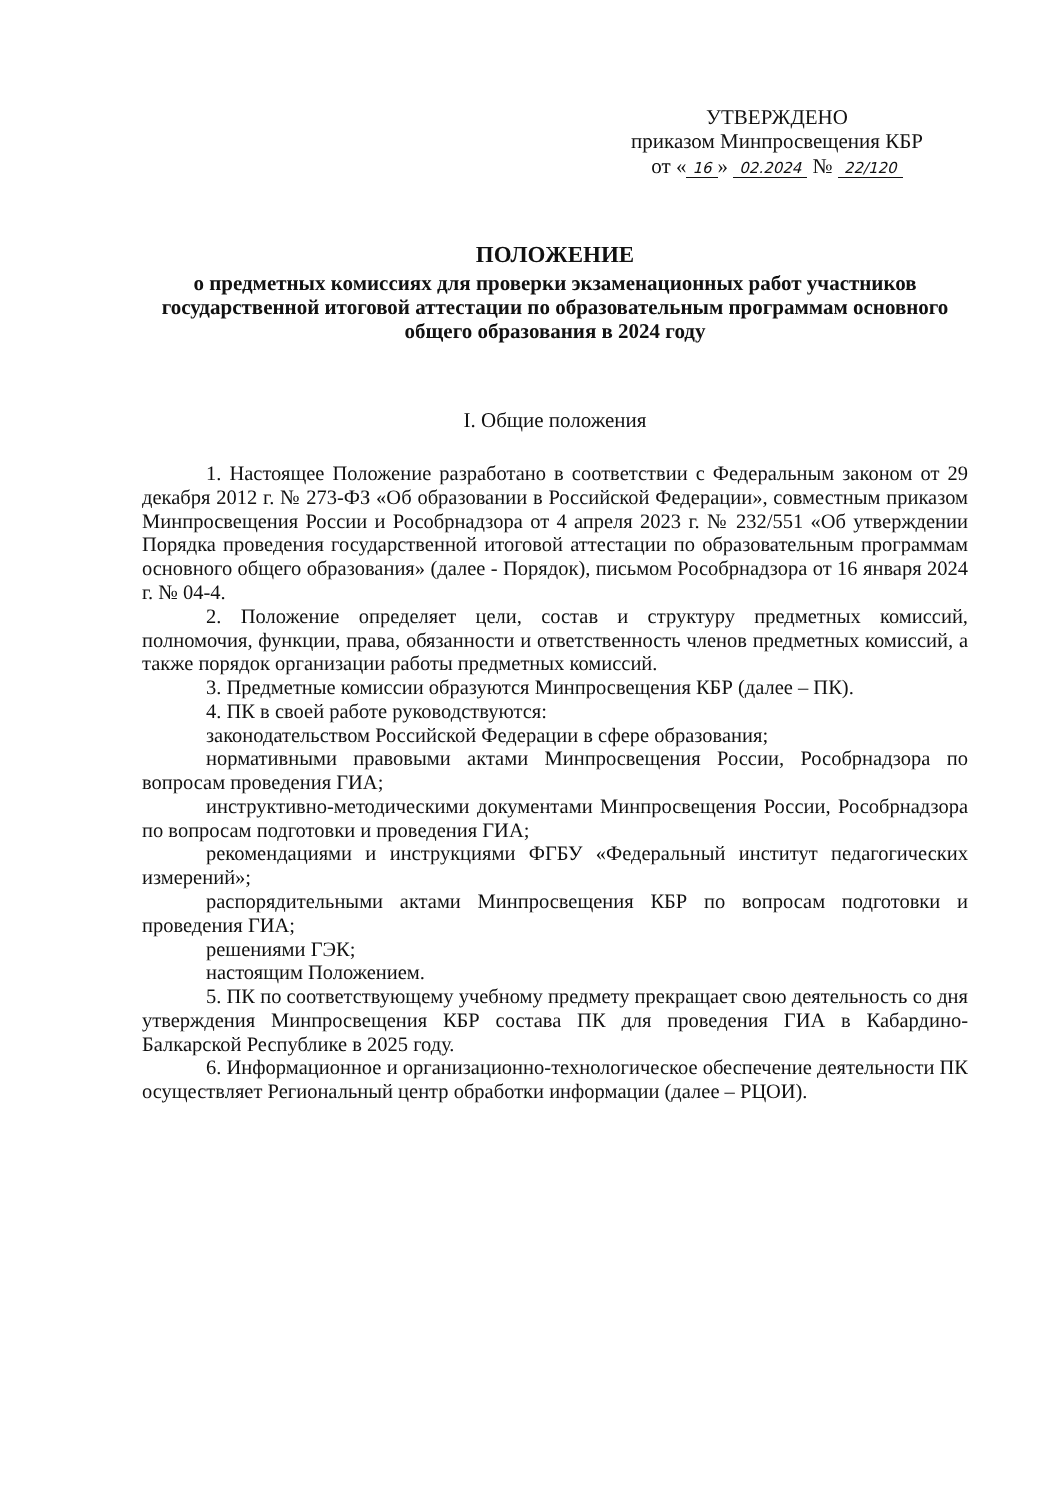УТВЕРЖДЕНО
приказом Минпросвещения КБР
от « 16 » 02.2024 № 22/120
ПОЛОЖЕНИЕ
о предметных комиссиях для проверки экзаменационных работ участников государственной итоговой аттестации по образовательным программам основного общего образования в 2024 году
I. Общие положения
1. Настоящее Положение разработано в соответствии с Федеральным законом от 29 декабря 2012 г. № 273-ФЗ «Об образовании в Российской Федерации», совместным приказом Минпросвещения России и Рособрнадзора от 4 апреля 2023 г. № 232/551 «Об утверждении Порядка проведения государственной итоговой аттестации по образовательным программам основного общего образования» (далее - Порядок), письмом Рособрнадзора от 16 января 2024 г. № 04-4.
2. Положение определяет цели, состав и структуру предметных комиссий, полномочия, функции, права, обязанности и ответственность членов предметных комиссий, а также порядок организации работы предметных комиссий.
3. Предметные комиссии образуются Минпросвещения КБР (далее – ПК).
4. ПК в своей работе руководствуются:
законодательством Российской Федерации в сфере образования;
нормативными правовыми актами Минпросвещения России, Рособрнадзора по вопросам проведения ГИА;
инструктивно-методическими документами Минпросвещения России, Рособрнадзора по вопросам подготовки и проведения ГИА;
рекомендациями и инструкциями ФГБУ «Федеральный институт педагогических измерений»;
распорядительными актами Минпросвещения КБР по вопросам подготовки и проведения ГИА;
решениями ГЭК;
настоящим Положением.
5. ПК по соответствующему учебному предмету прекращает свою деятельность со дня утверждения Минпросвещения КБР состава ПК для проведения ГИА в Кабардино-Балкарской Республике в 2025 году.
6. Информационное и организационно-технологическое обеспечение деятельности ПК осуществляет Региональный центр обработки информации (далее – РЦОИ).